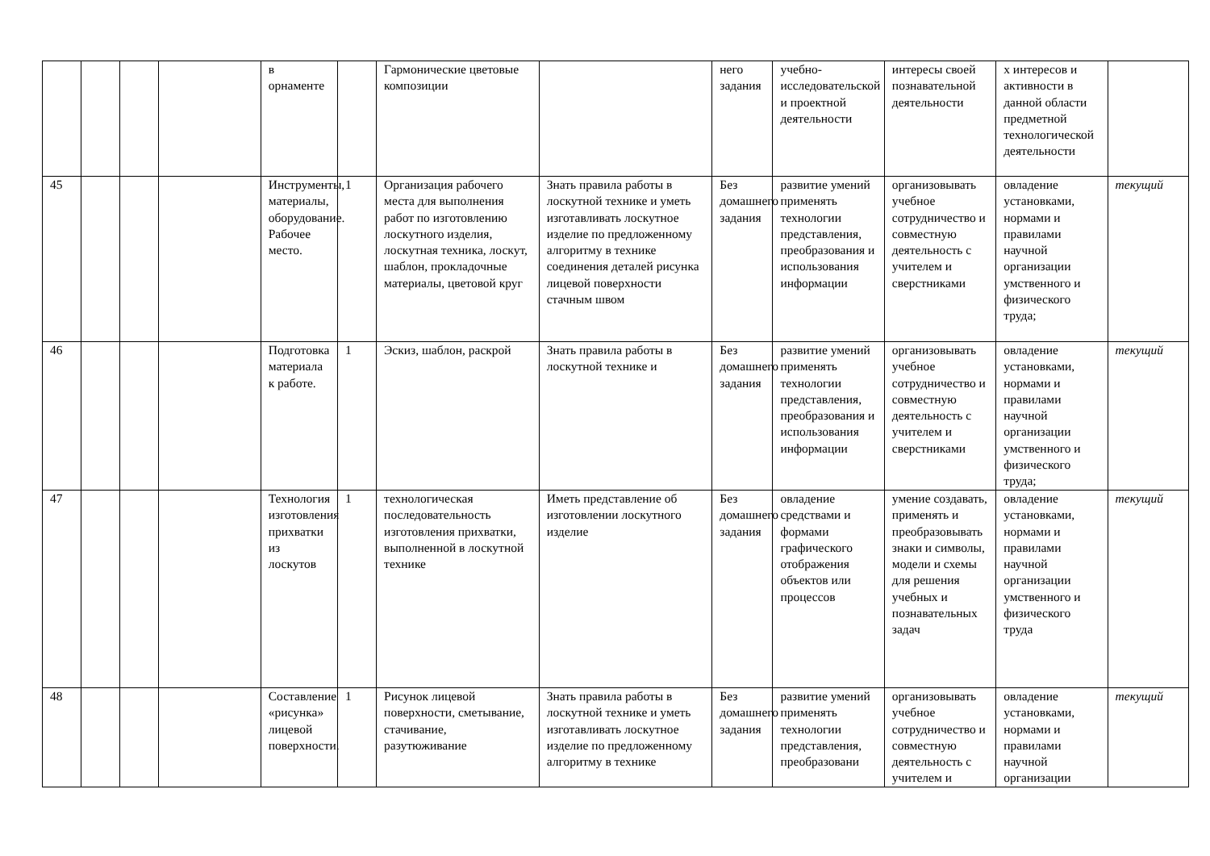| | | | | в орнаменте | | Гармонические цветовые композиции | | него задания | учебно-исследовательской и проектной деятельности | интересы своей познавательной деятельности | х интересов и активности в данной области предметной технологической деятельности | |
| 45 | | | | Инструменты, материалы, оборудование. Рабочее место. | 1 | Организация рабочего места для выполнения работ по изготовлению лоскутного изделия, лоскутная техника, лоскут, шаблон, прокладочные материалы, цветовой круг | Знать правила работы в лоскутной технике и уметь изготавливать лоскутное изделие по предложенному алгоритму в технике соединения деталей рисунка лицевой поверхности стачным швом | Без домашнего задания | развитие умений применять технологии представления, преобразования и использования информации | организовывать учебное сотрудничество и совместную деятельность с учителем и сверстниками | овладение установками, нормами и правилами научной организации умственного и физического труда; | текущий |
| 46 | | | | Подготовка материала к работе. | 1 | Эскиз, шаблон, раскрой | Знать правила работы в лоскутной технике и | Без домашнего задания | развитие умений применять технологии представления, преобразования и использования информации | организовывать учебное сотрудничество и совместную деятельность с учителем и сверстниками | овладение установками, нормами и правилами научной организации умственного и физического труда; | текущий |
| 47 | | | | Технология изготовления прихватки из лоскутов | 1 | технологическая последовательность изготовления прихватки, выполненной в лоскутной технике | Иметь представление об изготовлении лоскутного изделие | Без домашнего задания | овладение средствами и формами графического отображения объектов или процессов | умение создавать, применять и преобразовывать знаки и символы, модели и схемы для решения учебных и познавательных задач | овладение установками, нормами и правилами научной организации умственного и физического труда | текущий |
| 48 | | | | Составление «рисунка» лицевой поверхности. | 1 | Рисунок лицевой поверхности, сметывание, стачивание, разутюживание | Знать правила работы в лоскутной технике и уметь изготавливать лоскутное изделие по предложенному алгоритму в технике | Без домашнего задания | развитие умений применять технологии представления, преобразовани | организовывать учебное сотрудничество и совместную деятельность с учителем и | овладение установками, нормами и правилами научной организации | текущий |